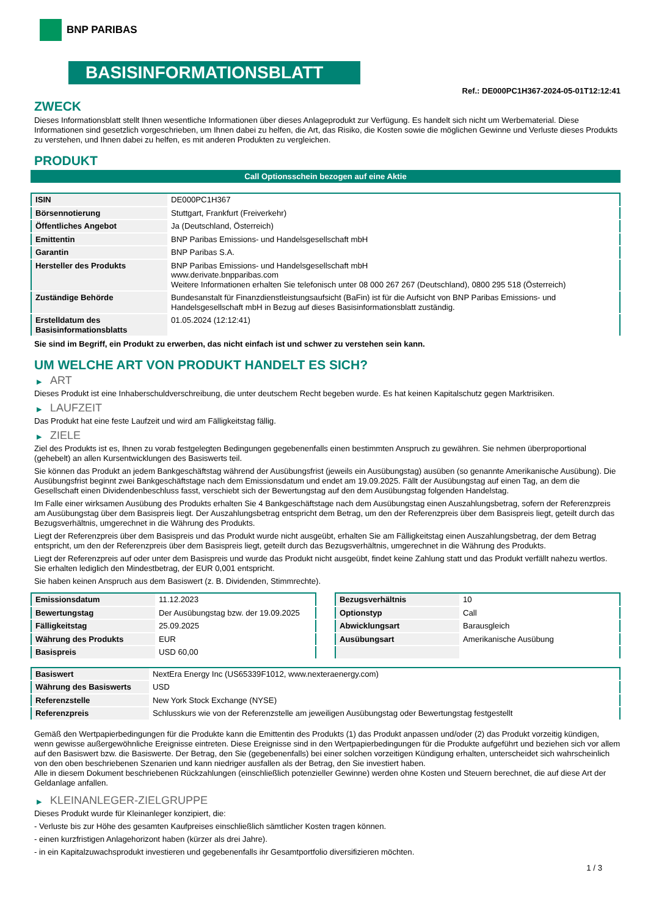BNP PARIBAS
BASISINFORMATIONSBLATT
Ref.: DE000PC1H367-2024-05-01T12:12:41
ZWECK
Dieses Informationsblatt stellt Ihnen wesentliche Informationen über dieses Anlageprodukt zur Verfügung. Es handelt sich nicht um Werbematerial. Diese Informationen sind gesetzlich vorgeschrieben, um Ihnen dabei zu helfen, die Art, das Risiko, die Kosten sowie die möglichen Gewinne und Verluste dieses Produkts zu verstehen, und Ihnen dabei zu helfen, es mit anderen Produkten zu vergleichen.
PRODUKT
Call Optionsschein bezogen auf eine Aktie
| ISIN | DE000PC1H367 |
| Börsennotierung | Stuttgart, Frankfurt (Freiverkehr) |
| Öffentliches Angebot | Ja (Deutschland, Österreich) |
| Emittentin | BNP Paribas Emissions- und Handelsgesellschaft mbH |
| Garantin | BNP Paribas S.A. |
| Hersteller des Produkts | BNP Paribas Emissions- und Handelsgesellschaft mbH www.derivate.bnpparibas.com Weitere Informationen erhalten Sie telefonisch unter 08 000 267 267 (Deutschland), 0800 295 518 (Österreich) |
| Zuständige Behörde | Bundesanstalt für Finanzdienstleistungsaufsicht (BaFin) ist für die Aufsicht von BNP Paribas Emissions- und Handelsgesellschaft mbH in Bezug auf dieses Basisinformationsblatt zuständig. |
| Erstelldatum des Basisinformationsblatts | 01.05.2024 (12:12:41) |
Sie sind im Begriff, ein Produkt zu erwerben, das nicht einfach ist und schwer zu verstehen sein kann.
UM WELCHE ART VON PRODUKT HANDELT ES SICH?
▶ ART
Dieses Produkt ist eine Inhaberschuldverschreibung, die unter deutschem Recht begeben wurde. Es hat keinen Kapitalschutz gegen Marktrisiken.
▶ LAUFZEIT
Das Produkt hat eine feste Laufzeit und wird am Fälligkeitstag fällig.
▶ ZIELE
Ziel des Produkts ist es, Ihnen zu vorab festgelegten Bedingungen gegebenenfalls einen bestimmten Anspruch zu gewähren. Sie nehmen überproportional (gehebelt) an allen Kursentwicklungen des Basiswerts teil.
Sie können das Produkt an jedem Bankgeschäftstag während der Ausübungsfrist (jeweils ein Ausübungstag) ausüben (so genannte Amerikanische Ausübung). Die Ausübungsfrist beginnt zwei Bankgeschäftstage nach dem Emissionsdatum und endet am 19.09.2025. Fällt der Ausübungstag auf einen Tag, an dem die Gesellschaft einen Dividendenbeschluss fasst, verschiebt sich der Bewertungstag auf den dem Ausübungstag folgenden Handelstag.
Im Falle einer wirksamen Ausübung des Produkts erhalten Sie 4 Bankgeschäftstage nach dem Ausübungstag einen Auszahlungsbetrag, sofern der Referenzpreis am Ausübungstag über dem Basispreis liegt. Der Auszahlungsbetrag entspricht dem Betrag, um den der Referenzpreis über dem Basispreis liegt, geteilt durch das Bezugsverhältnis, umgerechnet in die Währung des Produkts.
Liegt der Referenzpreis über dem Basispreis und das Produkt wurde nicht ausgeübt, erhalten Sie am Fälligkeitstag einen Auszahlungsbetrag, der dem Betrag entspricht, um den der Referenzpreis über dem Basispreis liegt, geteilt durch das Bezugsverhältnis, umgerechnet in die Währung des Produkts.
Liegt der Referenzpreis auf oder unter dem Basispreis und wurde das Produkt nicht ausgeübt, findet keine Zahlung statt und das Produkt verfällt nahezu wertlos. Sie erhalten lediglich den Mindestbetrag, der EUR 0,001 entspricht.
Sie haben keinen Anspruch aus dem Basiswert (z. B. Dividenden, Stimmrechte).
| Emissionsdatum | 11.12.2023 |
| Bewertungstag | Der Ausübungstag bzw. der 19.09.2025 |
| Fälligkeitstag | 25.09.2025 |
| Währung des Produkts | EUR |
| Basispreis | USD 60,00 |
| Bezugsverhältnis | 10 |
| Optionstyp | Call |
| Abwicklungsart | Barausgleich |
| Ausübungsart | Amerikanische Ausübung |
| Basiswert | NextEra Energy Inc (US65339F1012, www.nexteraenergy.com) |
| Währung des Basiswerts | USD |
| Referenzstelle | New York Stock Exchange (NYSE) |
| Referenzpreis | Schlusskurs wie von der Referenzstelle am jeweiligen Ausübungstag oder Bewertungstag festgestellt |
Gemäß den Wertpapierbedingungen für die Produkte kann die Emittentin des Produkts (1) das Produkt anpassen und/oder (2) das Produkt vorzeitig kündigen, wenn gewisse außergewöhnliche Ereignisse eintreten. Diese Ereignisse sind in den Wertpapierbedingungen für die Produkte aufgeführt und beziehen sich vor allem auf den Basiswert bzw. die Basiswerte. Der Betrag, den Sie (gegebenenfalls) bei einer solchen vorzeitigen Kündigung erhalten, unterscheidet sich wahrscheinlich von den oben beschriebenen Szenarien und kann niedriger ausfallen als der Betrag, den Sie investiert haben.
Alle in diesem Dokument beschriebenen Rückzahlungen (einschließlich potenzieller Gewinne) werden ohne Kosten und Steuern berechnet, die auf diese Art der Geldanlage anfallen.
▶ KLEINANLEGER-ZIELGRUPPE
Dieses Produkt wurde für Kleinanleger konzipiert, die:
- Verluste bis zur Höhe des gesamten Kaufpreises einschließlich sämtlicher Kosten tragen können.
- einen kurzfristigen Anlagehorizont haben (kürzer als drei Jahre).
- in ein Kapitalzuwachsprodukt investieren und gegebenenfalls ihr Gesamtportfolio diversifizieren möchten.
1 / 3